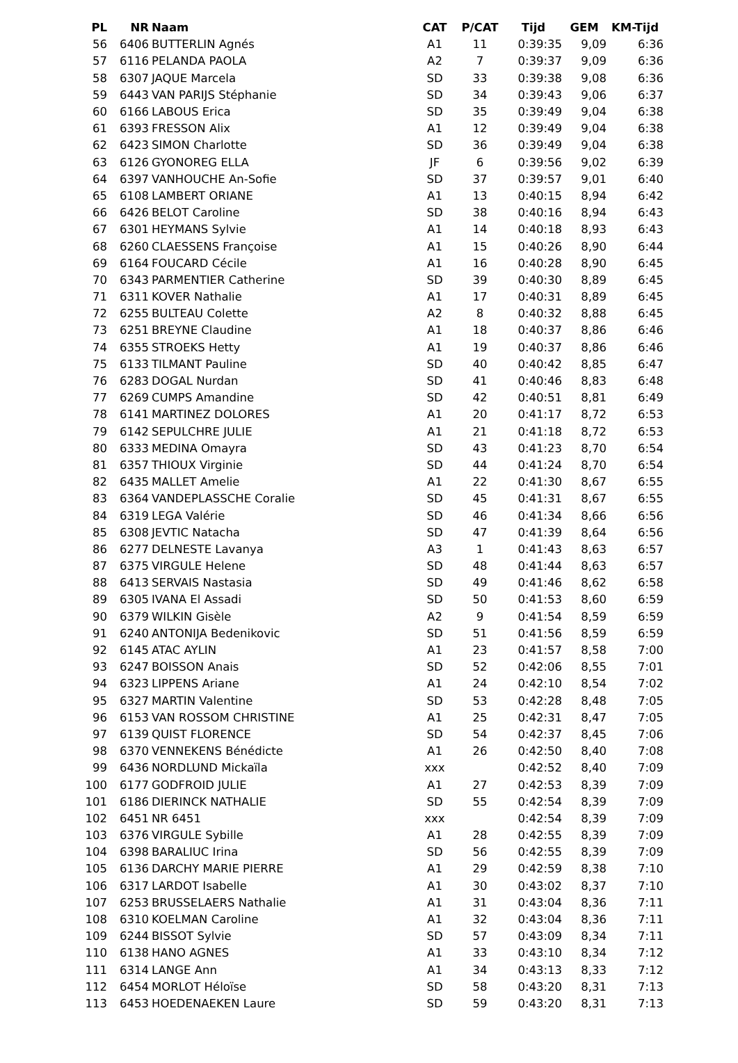| PL | NR | Naam | CAT | P/CAT | Tijd | GEM | KM-Tijd |
| --- | --- | --- | --- | --- | --- | --- | --- |
| 56 | 6406 | BUTTERLIN Agnés | A1 | 11 | 0:39:35 | 9,09 | 6:36 |
| 57 | 6116 | PELANDA PAOLA | A2 | 7 | 0:39:37 | 9,09 | 6:36 |
| 58 | 6307 | JAQUE Marcela | SD | 33 | 0:39:38 | 9,08 | 6:36 |
| 59 | 6443 | VAN PARIJS Stéphanie | SD | 34 | 0:39:43 | 9,06 | 6:37 |
| 60 | 6166 | LABOUS Erica | SD | 35 | 0:39:49 | 9,04 | 6:38 |
| 61 | 6393 | FRESSON Alix | A1 | 12 | 0:39:49 | 9,04 | 6:38 |
| 62 | 6423 | SIMON Charlotte | SD | 36 | 0:39:49 | 9,04 | 6:38 |
| 63 | 6126 | GYONOREG ELLA | JF | 6 | 0:39:56 | 9,02 | 6:39 |
| 64 | 6397 | VANHOUCHE An-Sofie | SD | 37 | 0:39:57 | 9,01 | 6:40 |
| 65 | 6108 | LAMBERT ORIANE | A1 | 13 | 0:40:15 | 8,94 | 6:42 |
| 66 | 6426 | BELOT Caroline | SD | 38 | 0:40:16 | 8,94 | 6:43 |
| 67 | 6301 | HEYMANS Sylvie | A1 | 14 | 0:40:18 | 8,93 | 6:43 |
| 68 | 6260 | CLAESSENS Françoise | A1 | 15 | 0:40:26 | 8,90 | 6:44 |
| 69 | 6164 | FOUCARD Cécile | A1 | 16 | 0:40:28 | 8,90 | 6:45 |
| 70 | 6343 | PARMENTIER Catherine | SD | 39 | 0:40:30 | 8,89 | 6:45 |
| 71 | 6311 | KOVER Nathalie | A1 | 17 | 0:40:31 | 8,89 | 6:45 |
| 72 | 6255 | BULTEAU Colette | A2 | 8 | 0:40:32 | 8,88 | 6:45 |
| 73 | 6251 | BREYNE Claudine | A1 | 18 | 0:40:37 | 8,86 | 6:46 |
| 74 | 6355 | STROEKS Hetty | A1 | 19 | 0:40:37 | 8,86 | 6:46 |
| 75 | 6133 | TILMANT Pauline | SD | 40 | 0:40:42 | 8,85 | 6:47 |
| 76 | 6283 | DOGAL Nurdan | SD | 41 | 0:40:46 | 8,83 | 6:48 |
| 77 | 6269 | CUMPS Amandine | SD | 42 | 0:40:51 | 8,81 | 6:49 |
| 78 | 6141 | MARTINEZ DOLORES | A1 | 20 | 0:41:17 | 8,72 | 6:53 |
| 79 | 6142 | SEPULCHRE JULIE | A1 | 21 | 0:41:18 | 8,72 | 6:53 |
| 80 | 6333 | MEDINA Omayra | SD | 43 | 0:41:23 | 8,70 | 6:54 |
| 81 | 6357 | THIOUX Virginie | SD | 44 | 0:41:24 | 8,70 | 6:54 |
| 82 | 6435 | MALLET Amelie | A1 | 22 | 0:41:30 | 8,67 | 6:55 |
| 83 | 6364 | VANDEPLASSCHE Coralie | SD | 45 | 0:41:31 | 8,67 | 6:55 |
| 84 | 6319 | LEGA Valérie | SD | 46 | 0:41:34 | 8,66 | 6:56 |
| 85 | 6308 | JEVTIC Natacha | SD | 47 | 0:41:39 | 8,64 | 6:56 |
| 86 | 6277 | DELNESTE Lavanya | A3 | 1 | 0:41:43 | 8,63 | 6:57 |
| 87 | 6375 | VIRGULE Helene | SD | 48 | 0:41:44 | 8,63 | 6:57 |
| 88 | 6413 | SERVAIS Nastasia | SD | 49 | 0:41:46 | 8,62 | 6:58 |
| 89 | 6305 | IVANA El Assadi | SD | 50 | 0:41:53 | 8,60 | 6:59 |
| 90 | 6379 | WILKIN Gisèle | A2 | 9 | 0:41:54 | 8,59 | 6:59 |
| 91 | 6240 | ANTONIJA Bedenikovic | SD | 51 | 0:41:56 | 8,59 | 6:59 |
| 92 | 6145 | ATAC AYLIN | A1 | 23 | 0:41:57 | 8,58 | 7:00 |
| 93 | 6247 | BOISSON Anais | SD | 52 | 0:42:06 | 8,55 | 7:01 |
| 94 | 6323 | LIPPENS Ariane | A1 | 24 | 0:42:10 | 8,54 | 7:02 |
| 95 | 6327 | MARTIN Valentine | SD | 53 | 0:42:28 | 8,48 | 7:05 |
| 96 | 6153 | VAN ROSSOM CHRISTINE | A1 | 25 | 0:42:31 | 8,47 | 7:05 |
| 97 | 6139 | QUIST FLORENCE | SD | 54 | 0:42:37 | 8,45 | 7:06 |
| 98 | 6370 | VENNEKENS Bénédicte | A1 | 26 | 0:42:50 | 8,40 | 7:08 |
| 99 | 6436 | NORDLUND Mickaïla | xxx | | 0:42:52 | 8,40 | 7:09 |
| 100 | 6177 | GODFROID JULIE | A1 | 27 | 0:42:53 | 8,39 | 7:09 |
| 101 | 6186 | DIERINCK NATHALIE | SD | 55 | 0:42:54 | 8,39 | 7:09 |
| 102 | 6451 | NR 6451 | xxx | | 0:42:54 | 8,39 | 7:09 |
| 103 | 6376 | VIRGULE Sybille | A1 | 28 | 0:42:55 | 8,39 | 7:09 |
| 104 | 6398 | BARALIUC Irina | SD | 56 | 0:42:55 | 8,39 | 7:09 |
| 105 | 6136 | DARCHY MARIE PIERRE | A1 | 29 | 0:42:59 | 8,38 | 7:10 |
| 106 | 6317 | LARDOT Isabelle | A1 | 30 | 0:43:02 | 8,37 | 7:10 |
| 107 | 6253 | BRUSSELAERS Nathalie | A1 | 31 | 0:43:04 | 8,36 | 7:11 |
| 108 | 6310 | KOELMAN Caroline | A1 | 32 | 0:43:04 | 8,36 | 7:11 |
| 109 | 6244 | BISSOT Sylvie | SD | 57 | 0:43:09 | 8,34 | 7:11 |
| 110 | 6138 | HANO AGNES | A1 | 33 | 0:43:10 | 8,34 | 7:12 |
| 111 | 6314 | LANGE Ann | A1 | 34 | 0:43:13 | 8,33 | 7:12 |
| 112 | 6454 | MORLOT Héloïse | SD | 58 | 0:43:20 | 8,31 | 7:13 |
| 113 | 6453 | HOEDENAEKEN Laure | SD | 59 | 0:43:20 | 8,31 | 7:13 |